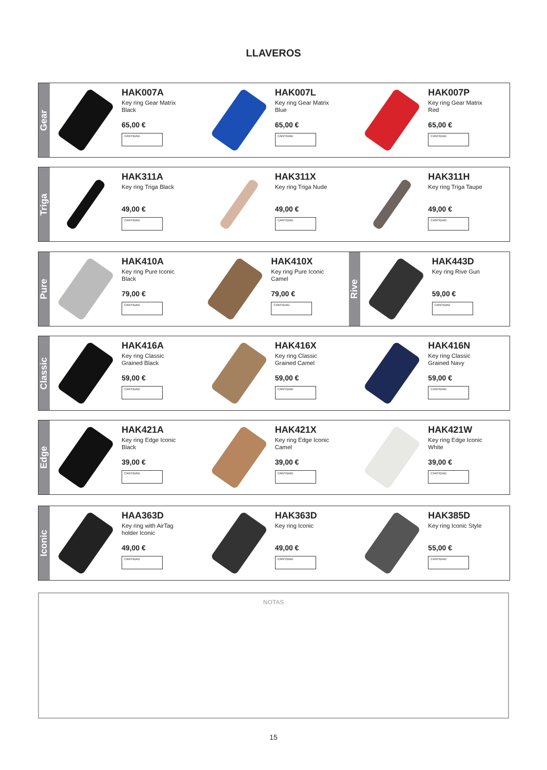LLAVEROS
Gear
HAK007A
Key ring Gear Matrix
Black
65,00 €
CANTIDAD
HAK007L
Key ring Gear Matrix
Blue
65,00 €
CANTIDAD
HAK007P
Key ring Gear Matrix
Red
65,00 €
CANTIDAD
Triga
HAK311A
Key ring Triga Black
49,00 €
CANTIDAD
HAK311X
Key ring Triga Nude
49,00 €
CANTIDAD
HAK311H
Key ring Triga Taupe
49,00 €
CANTIDAD
Pure
HAK410A
Key ring Pure Iconic
Black
79,00 €
CANTIDAD
HAK410X
Key ring Pure Iconic
Camel
79,00 €
CANTIDAD
Rive
HAK443D
Key ring Rive Gun
59,00 €
CANTIDAD
Classic
HAK416A
Key ring Classic
Grained Black
59,00 €
CANTIDAD
HAK416X
Key ring Classic
Grained Camel
59,00 €
CANTIDAD
HAK416N
Key ring Classic
Grained Navy
59,00 €
CANTIDAD
Edge
HAK421A
Key ring Edge Iconic
Black
39,00 €
CANTIDAD
HAK421X
Key ring Edge Iconic
Camel
39,00 €
CANTIDAD
HAK421W
Key ring Edge Iconic
White
39,00 €
CANTIDAD
Iconic
HAA363D
Key ring with AirTag
holder Iconic
49,00 €
CANTIDAD
HAK363D
Key ring Iconic
49,00 €
CANTIDAD
HAK385D
Key ring Iconic Style
55,00 €
CANTIDAD
NOTAS
15